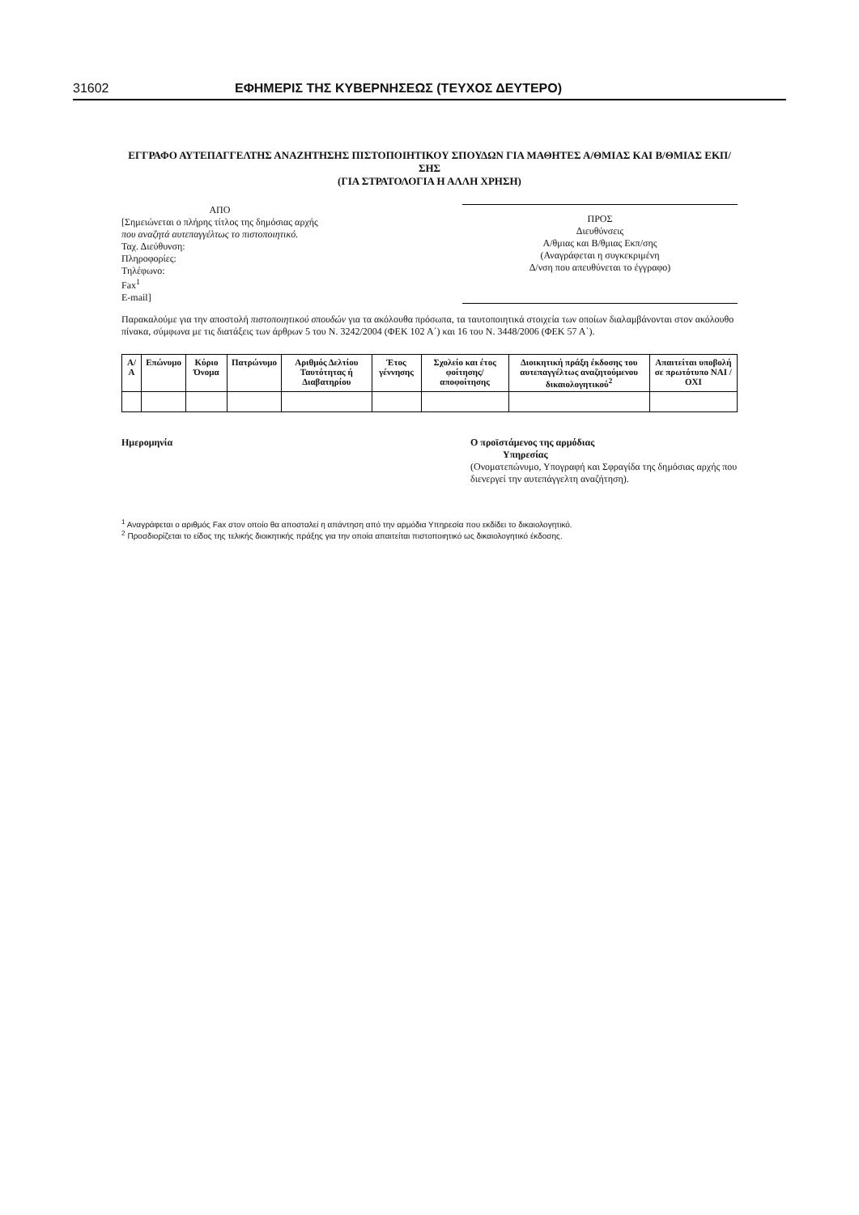31602 ΕΦΗΜΕΡΙΣ ΤΗΣ ΚΥΒΕΡΝΗΣΕΩΣ (ΤΕΥΧΟΣ ΔΕΥΤΕΡΟ)
ΕΓΓΡΑΦΟ ΑΥΤΕΠΑΓΓΕΛΤΗΣ ΑΝΑΖΗΤΗΣΗΣ ΠΙΣΤΟΠΟΙΗΤΙΚΟΥ ΣΠΟΥΔΩΝ ΓΙΑ ΜΑΘΗΤΕΣ Α/ΘΜΙΑΣ ΚΑΙ Β/ΘΜΙΑΣ ΕΚΠ/ΣΗΣ
(ΓΙΑ ΣΤΡΑΤΟΛΟΓΙΑ Η ΑΛΛΗ ΧΡΗΣΗ)
ΑΠΟ
[Σημειώνεται ο πλήρης τίτλος της δημόσιας αρχής
που αναζητά αυτεπαγγέλτως το πιστοποιητικό.
Ταχ. Διεύθυνση:
Πληροφορίες:
Τηλέφωνο:
Fax<sup>1</sup>
E-mail]
ΠΡΟΣ
Διευθύνσεις
Α/θμιας και Β/θμιας Εκπ/σης
(Αναγράφεται η συγκεκριμένη
Δ/νση που απευθύνεται το έγγραφο)
Παρακαλούμε για την αποστολή πιστοποιητικού σπουδών για τα ακόλουθα πρόσωπα, τα ταυτοποιητικά στοιχεία των οποίων διαλαμβάνονται στον ακόλουθο πίνακα, σύμφωνα με τις διατάξεις των άρθρων 5 του Ν. 3242/2004 (ΦΕΚ 102 Α΄) και 16 του Ν. 3448/2006 (ΦΕΚ 57 Α΄).
| Α/Α | Επώνυμο | Κύριο Όνομα | Πατρώνυμο | Αριθμός Δελτίου Ταυτότητας ή Διαβατηρίου | Έτος γέννησης | Σχολείο και έτος φοίτησης/ αποφοίτησης | Διοικητική πράξη έκδοσης του αυτεπαγγέλτως αναζητούμενου δικαιολογητικού<sup>2</sup> | Απαιτείται υποβολή σε πρωτότυπο ΝΑΙ / ΟΧΙ |
| --- | --- | --- | --- | --- | --- | --- | --- | --- |
Ημερομηνία Ο προϊστάμενος της αρμόδιας
Υπηρεσίας
(Ονοματεπώνυμο, Υπογραφή και Σφραγίδα της δημόσιας αρχής που διενεργεί την αυτεπάγγελτη αναζήτηση).
<sup>1</sup> Αναγράφεται ο αριθμός Fax στον οποίο θα αποσταλεί η απάντηση από την αρμόδια Υπηρεσία που εκδίδει το δικαιολογητικό.
<sup>2</sup> Προσδιορίζεται το είδος της τελικής διοικητικής πράξης για την οποία απαιτείται πιστοποιητικό ως δικαιολογητικό έκδοσης.